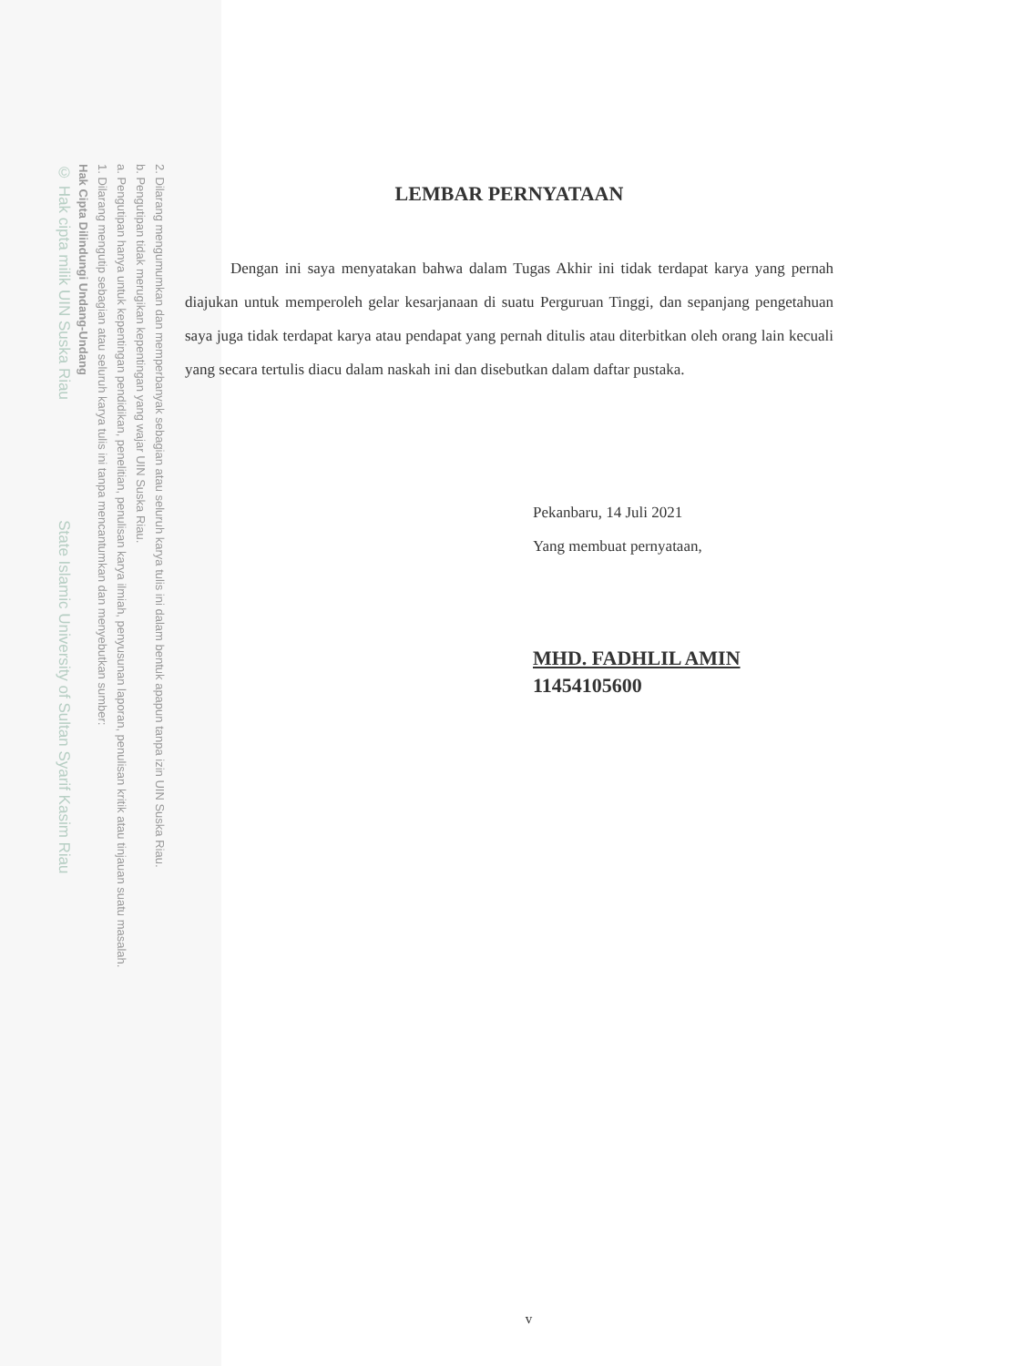2. Dilarang mengumumkan dan memperbanyak sebagian atau seluruh karya tulis ini dalam bentuk apapun tanpa izin UIN Suska Riau.
b. Pengutipan tidak merugikan kepentingan yang wajar UIN Suska Riau.
a. Pengutipan hanya untuk kepentingan pendidikan, penelitian, penulisan karya ilmiah, penyusunan laporan, penulisan kritik atau tinjauan suatu masalah.
1. Dilarang mengutip sebagian atau seluruh karya tulis ini tanpa mencantumkan dan menyebutkan sumber:
Hak Cipta Dilindungi Undang-Undang
© Hak cipta milik UIN Suska Riau State Islamic University of Sultan Syarif Kasim Riau
LEMBAR PERNYATAAN
Dengan ini saya menyatakan bahwa dalam Tugas Akhir ini tidak terdapat karya yang pernah diajukan untuk memperoleh gelar kesarjanaan di suatu Perguruan Tinggi, dan sepanjang pengetahuan saya juga tidak terdapat karya atau pendapat yang pernah ditulis atau diterbitkan oleh orang lain kecuali yang secara tertulis diacu dalam naskah ini dan disebutkan dalam daftar pustaka.
Pekanbaru, 14 Juli 2021
Yang membuat pernyataan,
MHD. FADHLIL AMIN
11454105600
v